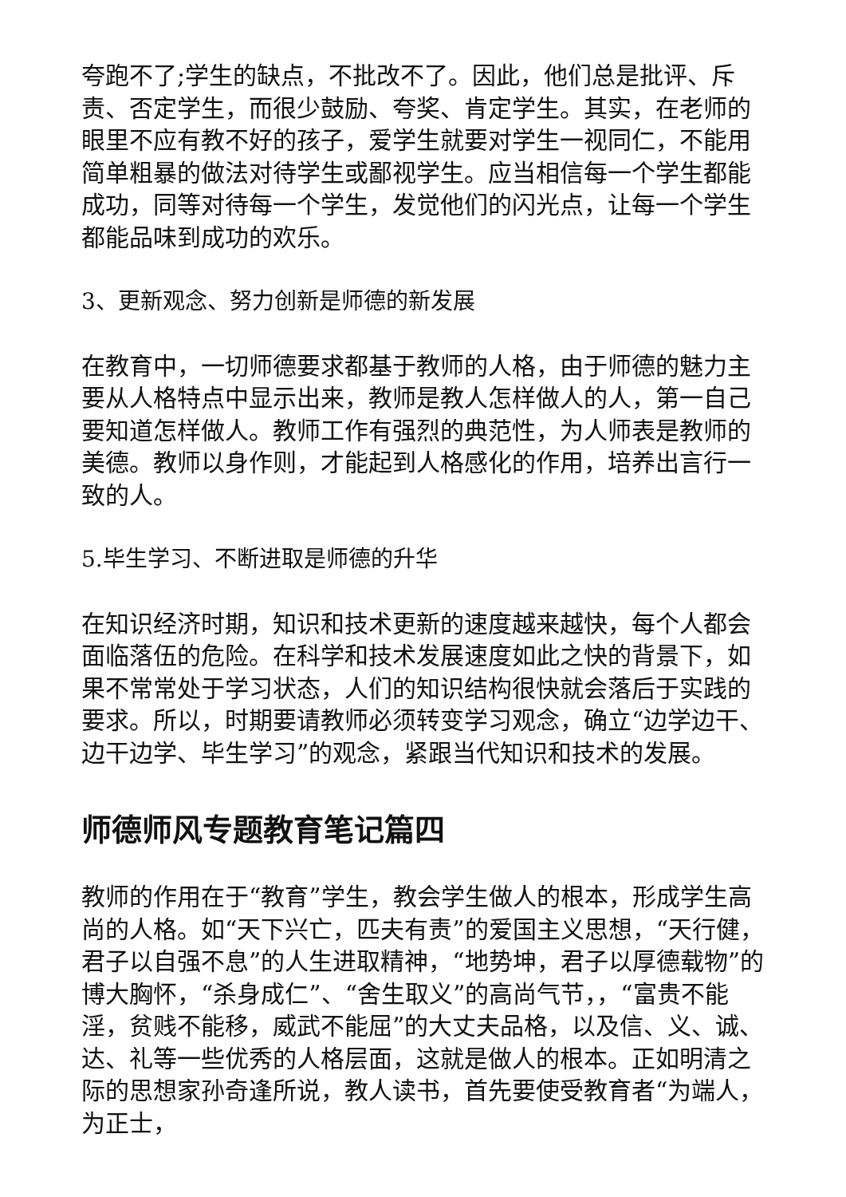夸跑不了;学生的缺点，不批改不了。因此，他们总是批评、斥责、否定学生，而很少鼓励、夸奖、肯定学生。其实，在老师的眼里不应有教不好的孩子，爱学生就要对学生一视同仁，不能用简单粗暴的做法对待学生或鄙视学生。应当相信每一个学生都能成功，同等对待每一个学生，发觉他们的闪光点，让每一个学生都能品味到成功的欢乐。
3、更新观念、努力创新是师德的新发展
在教育中，一切师德要求都基于教师的人格，由于师德的魅力主要从人格特点中显示出来，教师是教人怎样做人的人，第一自己要知道怎样做人。教师工作有强烈的典范性，为人师表是教师的美德。教师以身作则，才能起到人格感化的作用，培养出言行一致的人。
5.毕生学习、不断进取是师德的升华
在知识经济时期，知识和技术更新的速度越来越快，每个人都会面临落伍的危险。在科学和技术发展速度如此之快的背景下，如果不常常处于学习状态，人们的知识结构很快就会落后于实践的要求。所以，时期要请教师必须转变学习观念，确立“边学边干、边干边学、毕生学习”的观念，紧跟当代知识和技术的发展。
师德师风专题教育笔记篇四
教师的作用在于“教育”学生，教会学生做人的根本，形成学生高尚的人格。如“天下兴亡，匹夫有责”的爱国主义思想，“天行健，君子以自强不息”的人生进取精神，“地势坤，君子以厚德载物”的博大胸怀，“杀身成仁”、“舍生取义”的高尚气节，，“富贵不能淫，贫贱不能移，威武不能屈”的大丈夫品格，以及信、义、诚、达、礼等一些优秀的人格层面，这就是做人的根本。正如明清之际的思想家孙奇逢所说，教人读书，首先要使受教育者“为端人，为正士，